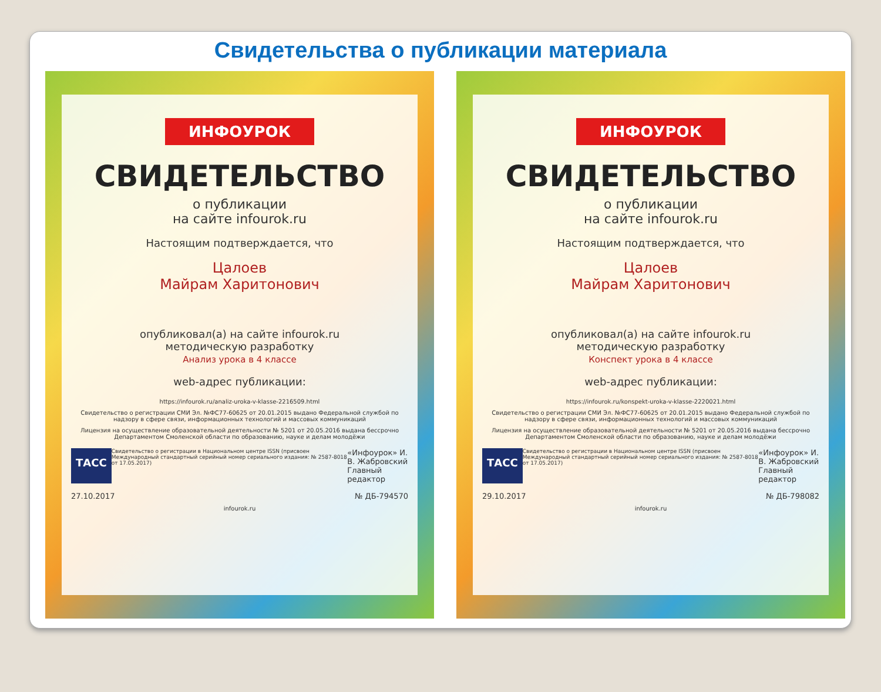Свидетельства о публикации материала
ИНФОУРОК
СВИДЕТЕЛЬСТВО
о публикации
на сайте infourok.ru
Настоящим подтверждается, что
Цалоев
Майрам Харитонович
опубликовал(а) на сайте infourok.ru
методическую разработку
Анализ урока в 4 классе
web-адрес публикации:
https://infourok.ru/analiz-uroka-v-klasse-2216509.html
Свидетельство о регистрации СМИ Эл. №ФС77-60625 от 20.01.2015 выдано Федеральной службой по надзору в сфере связи, информационных технологий и массовых коммуникаций
Лицензия на осуществление образовательной деятельности № 5201 от 20.05.2016 выдана бессрочно Департаментом Смоленской области по образованию, науке и делам молодёжи
ТАСС Свидетельство о регистрации в Национальном центре ISSN (присвоен Международный стандартный серийный номер сериального издания: № 2587-8018 от 17.05.2017) «Инфоурок» И. В. Жабровский
Главный редактор
27.10.2017 № ДБ-794570
infourok.ru
ИНФОУРОК
СВИДЕТЕЛЬСТВО
о публикации
на сайте infourok.ru
Настоящим подтверждается, что
Цалоев
Майрам Харитонович
опубликовал(а) на сайте infourok.ru
методическую разработку
Конспект урока в 4 классе
web-адрес публикации:
https://infourok.ru/konspekt-uroka-v-klasse-2220021.html
Свидетельство о регистрации СМИ Эл. №ФС77-60625 от 20.01.2015 выдано Федеральной службой по надзору в сфере связи, информационных технологий и массовых коммуникаций
Лицензия на осуществление образовательной деятельности № 5201 от 20.05.2016 выдана бессрочно Департаментом Смоленской области по образованию, науке и делам молодёжи
ТАСС Свидетельство о регистрации в Национальном центре ISSN (присвоен Международный стандартный серийный номер сериального издания: № 2587-8018 от 17.05.2017) «Инфоурок» И. В. Жабровский
Главный редактор
29.10.2017 № ДБ-798082
infourok.ru